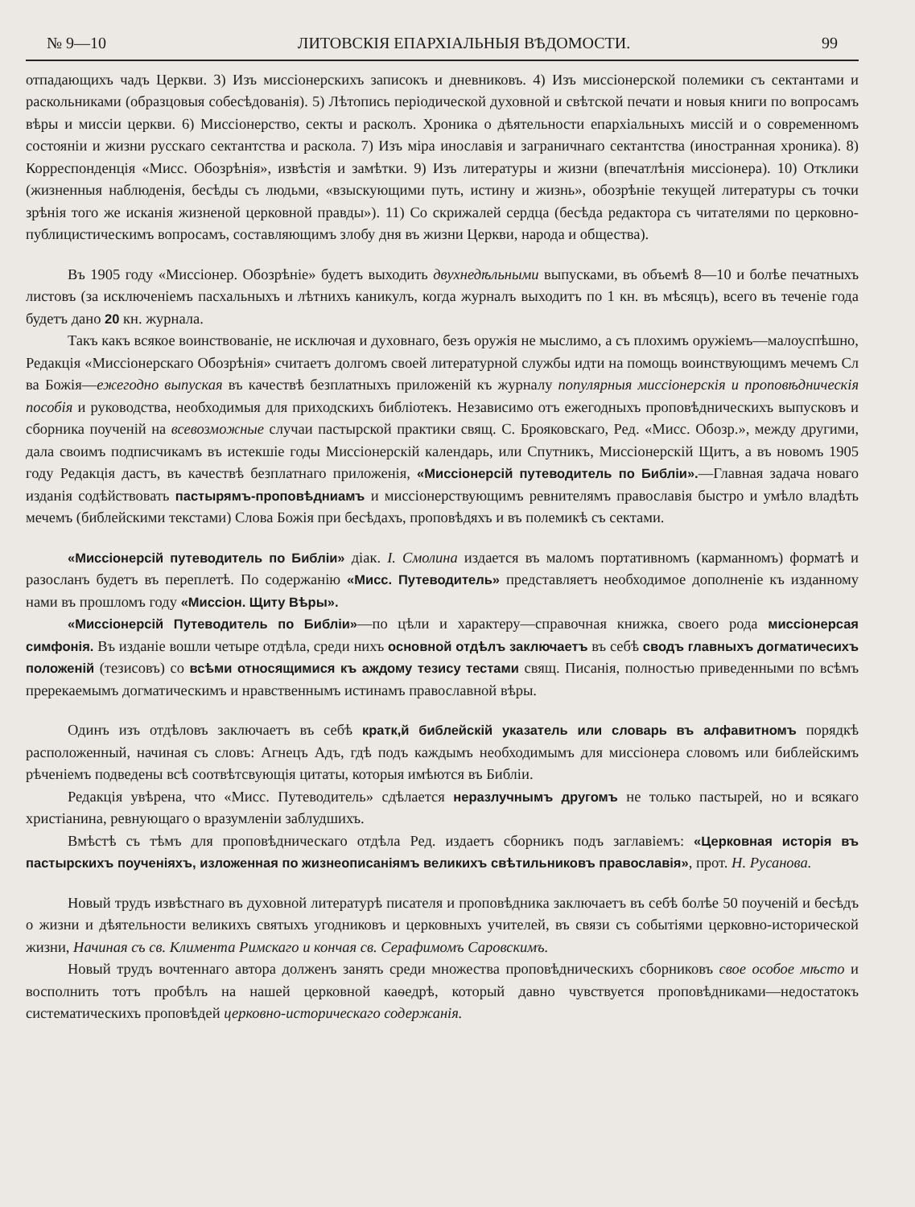№ 9—10 ЛИТОВСКІЯ ЕПАРХІАЛЬНЫЯ ВѢДОМОСТИ. 99
отпадающихъ чадъ Церкви. 3) Изъ миссіонерскихъ записокъ и дневниковъ. 4) Изъ миссіонерской полемики съ сектантами и раскольниками (образцовыя собесѣдованія). 5) Лѣтопись періодической духовной и свѣтской печати и новыя книги по вопросамъ вѣры и миссіи церкви. 6) Миссіонерство, секты и расколъ. Хроника о дѣятельности епархіальныхъ миссій и о современномъ состояніи и жизни русскаго сектантства и раскола. 7) Изъ міра инославія и заграничнаго сектантства (иностранная хроника). 8) Корреспонденція «Мисс. Обозрѣнія», извѣстія и замѣтки. 9) Изъ литературы и жизни (впечатлѣнія миссіонера). 10) Отклики (жизненныя наблюденія, бесѣды съ людьми, «взыскующими путь, истину и жизнь», обозрѣніе текущей литературы съ точки зрѣнія того же исканія жизненой церковной правды»). 11) Со скрижалей сердца (бесѣда редактора съ читателями по церковно-публицистическимъ вопросамъ, составляющимъ злобу дня въ жизни Церкви, народа и общества).
Въ 1905 году «Миссіонер. Обозрѣніе» будетъ выходить двухнедѣльными выпусками, въ объемѣ 8—10 и болѣе печатныхъ листовъ (за исключеніемъ пасхальныхъ и лѣтнихъ каникулъ, когда журналъ выходитъ по 1 кн. въ мѣсяцъ), всего въ теченіе года будетъ дано 20 кн. журнала.
Такъ какъ всякое воинствованіе, не исключая и духовнаго, безъ оружія не мыслимо, а съ плохимъ оружіемъ—малоуспѣшно, Редакція «Миссіонерскаго Обозрѣнія» считаетъ долгомъ своей литературной службы идти на помощь воинствующимъ мечемъ Сл ва Божія—ежегодно выпуская въ качествѣ безплатныхъ приложеній къ журналу популярныя миссіонерскія и проповѣдническія пособія и руководства, необходимыя для приходскихъ библіотекъ. Независимо отъ ежегодныхъ проповѣдническихъ выпусковъ и сборника поученій на всевозможные случаи пастырской практики свящ. С. Брояковскаго, Ред. «Мисс. Обозр.», между другими, дала своимъ подписчикамъ въ истекшіе годы Миссіонерскій календарь, или Спутникъ, Миссіонерскій Щитъ, а въ новомъ 1905 году Редакція дастъ, въ качествѣ безплатнаго приложенія, «Миссіонерсій путеводитель по Библіи».—Главная задача новаго изданія содѣйствовать пастырямъ-проповѣдниамъ и миссіонерствующимъ ревнителямъ православія быстро и умѣло владѣть мечемъ (библейскими текстами) Слова Божія при бесѣдахъ, проповѣдяхъ и въ полемикѣ съ сектами.
«Миссіонерсій путеводитель по Библіи» діак. I. Смолина издается въ маломъ портативномъ (карманномъ) форматѣ и разосланъ будетъ въ переплетѣ. По содержанію «Мисс. Путеводитель» представляетъ необходимое дополненіе къ изданному нами въ прошломъ году «Миссіон. Щиту Вѣры».
«Миссіонерсій Путеводитель по Библіи»—по цѣли и характеру—справочная книжка, своего рода миссіонерсая симфонія. Въ изданіе вошли четыре отдѣла, среди нихъ основной отдѣлъ заключаетъ въ себѣ сводъ главныхъ догматичесихъ положеній (тезисовъ) со всѣми относящимися къ аждому тезису тестами свящ. Писанія, полностью приведенными по всѣмъ пререкаемымъ догматическимъ и нравственнымъ истинамъ православной вѣры.
Одинъ изъ отдѣловъ заключаетъ въ себѣ кратк,й библейскій указатель или словарь въ алфавитномъ порядкѣ расположенный, начиная съ словъ: Агнецъ Адъ, гдѣ подъ каждымъ необходимымъ для миссіонера словомъ или библейскимъ рѣченіемъ подведены всѣ соотвѣтсвующія цитаты, которыя имѣются въ Библіи.
Редакція увѣрена, что «Мисс. Путеводитель» сдѣлается неразлучнымъ другомъ не только пастырей, но и всякаго христіанина, ревнующаго о вразумленіи заблудшихъ.
Вмѣстѣ съ тѣмъ для проповѣдническаго отдѣла Ред. издаетъ сборникъ подъ заглавіемъ: «Церковная исторія въ пастырскихъ поученіяхъ, изложенная по жизнеописаніямъ великихъ свѣтильниковъ православія», прот. Н. Русанова.
Новый трудъ извѣстнаго въ духовной литературѣ писателя и проповѣдника заключаетъ въ себѣ болѣе 50 поученій и бесѣдъ о жизни и дѣятельности великихъ святыхъ угодниковъ и церковныхъ учителей, въ связи съ событіями церковно-исторической жизни, Начиная съ св. Климента Римскаго и кончая св. Серафимомъ Саровскимъ.
Новый трудъ вочтеннаго автора долженъ занять среди множества проповѣдническихъ сборниковъ свое особое мѣсто и восполнить тотъ пробѣлъ на нашей церковной каѳедрѣ, который давно чувствуется проповѣдниками—недостатокъ систематическихъ проповѣдей церковно-историческаго содержанія.